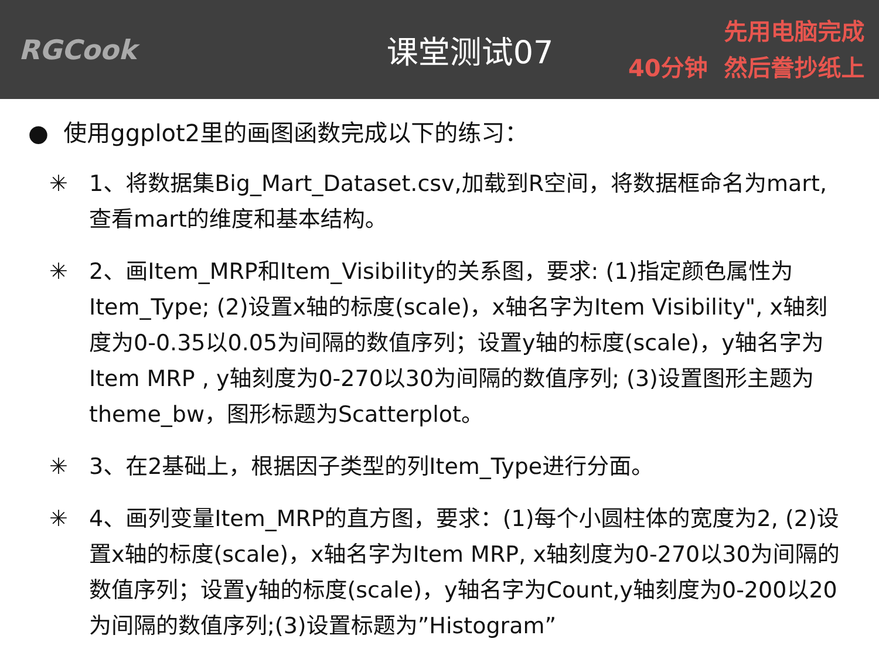RGCook
课堂测试07
先用电脑完成
40分钟 然后誊抄纸上
● 使用ggplot2里的画图函数完成以下的练习：
✳ 1、将数据集Big_Mart_Dataset.csv,加载到R空间，将数据框命名为mart,查看mart的维度和基本结构。
✳ 2、画Item_MRP和Item_Visibility的关系图，要求: (1)指定颜色属性为Item_Type; (2)设置x轴的标度(scale)，x轴名字为Item Visibility", x轴刻度为0-0.35以0.05为间隔的数值序列；设置y轴的标度(scale)，y轴名字为Item MRP , y轴刻度为0-270以30为间隔的数值序列; (3)设置图形主题为theme_bw，图形标题为Scatterplot。
✳ 3、在2基础上，根据因子类型的列Item_Type进行分面。
✳ 4、画列变量Item_MRP的直方图，要求：(1)每个小圆柱体的宽度为2, (2)设置x轴的标度(scale)，x轴名字为Item MRP, x轴刻度为0-270以30为间隔的数值序列；设置y轴的标度(scale)，y轴名字为Count,y轴刻度为0-200以20为间隔的数值序列;(3)设置标题为”Histogram”